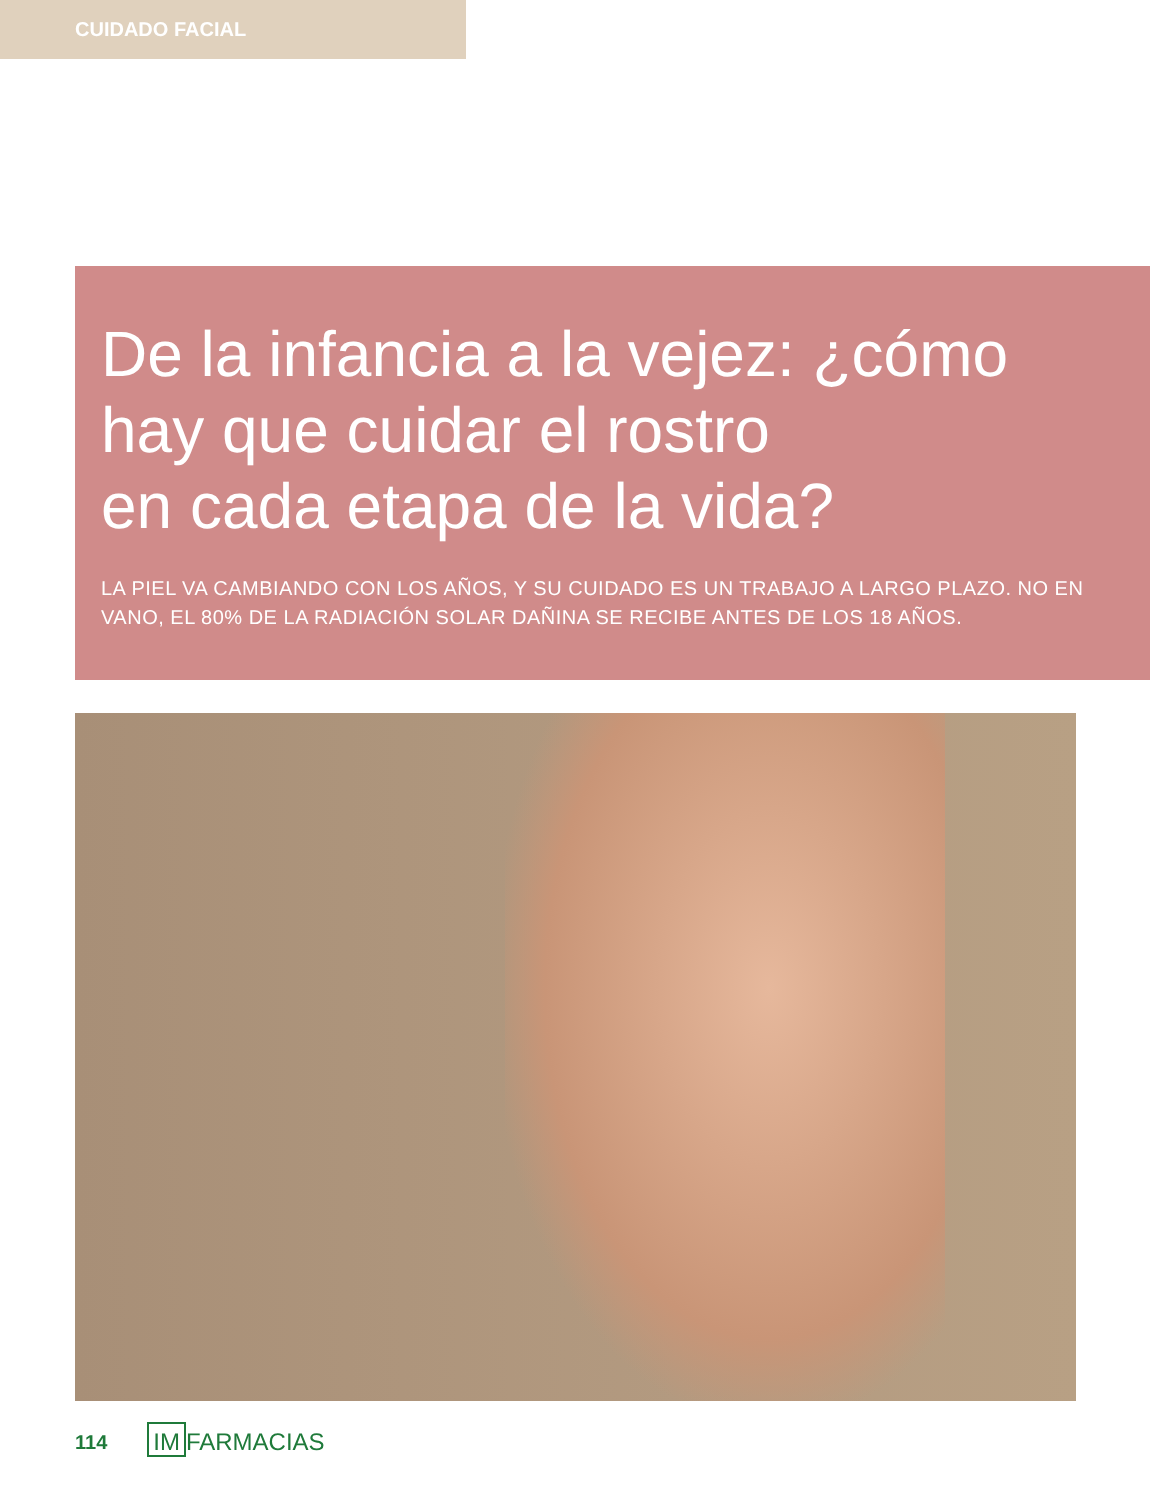CUIDADO FACIAL
De la infancia a la vejez: ¿cómo hay que cuidar el rostro
en cada etapa de la vida?
LA PIEL VA CAMBIANDO CON LOS AÑOS, Y SU CUIDADO ES UN TRABAJO A LARGO PLAZO. NO EN VANO, EL 80% DE LA RADIACIÓN SOLAR DAÑINA SE RECIBE ANTES DE LOS 18 AÑOS.
114 IM FARMACIAS